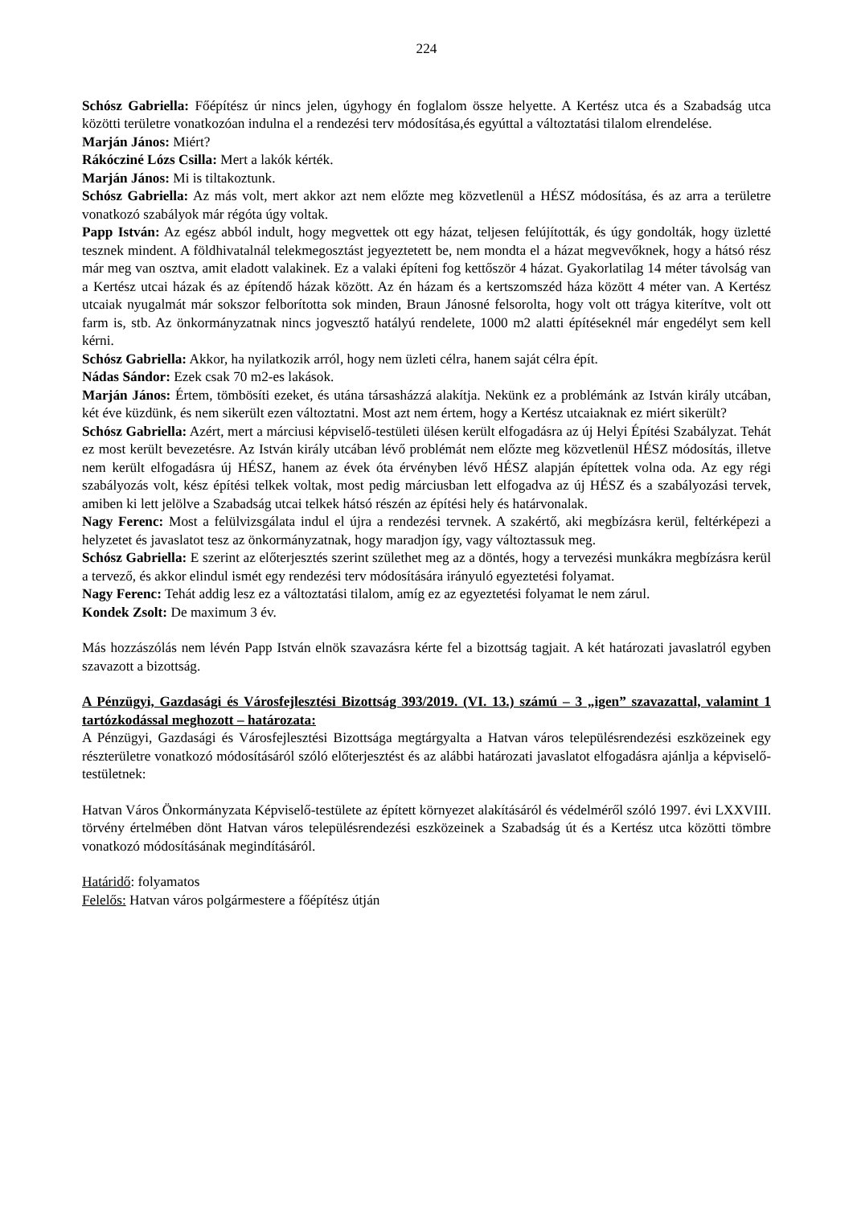224
Schósz Gabriella: Főépítész úr nincs jelen, úgyhogy én foglalom össze helyette. A Kertész utca és a Szabadság utca közötti területre vonatkozóan indulna el a rendezési terv módosítása,és egyúttal a változtatási tilalom elrendelése.
Marján János: Miért?
Rákócziné Lózs Csilla: Mert a lakók kérték.
Marján János: Mi is tiltakoztunk.
Schósz Gabriella: Az más volt, mert akkor azt nem előzte meg közvetlenül a HÉSZ módosítása, és az arra a területre vonatkozó szabályok már régóta úgy voltak.
Papp István: Az egész abból indult, hogy megvettek ott egy házat, teljesen felújították, és úgy gondolták, hogy üzletté tesznek mindent. A földhivatalnál telekmegosztást jegyeztetett be, nem mondta el a házat megvevőknek, hogy a hátsó rész már meg van osztva, amit eladott valakinek. Ez a valaki építeni fog kettőször 4 házat. Gyakorlatilag 14 méter távolság van a Kertész utcai házak és az építendő házak között. Az én házam és a kertszomszéd háza között 4 méter van. A Kertész utcaiak nyugalmát már sokszor felborította sok minden, Braun Jánosné felsorolta, hogy volt ott trágya kiterítve, volt ott farm is, stb. Az önkormányzatnak nincs jogvesztő hatályú rendelete, 1000 m2 alatti építéseknél már engedélyt sem kell kérni.
Schósz Gabriella: Akkor, ha nyilatkozik arról, hogy nem üzleti célra, hanem saját célra épít.
Nádas Sándor: Ezek csak 70 m2-es lakások.
Marján János: Értem, tömbösíti ezeket, és utána társasházzá alakítja. Nekünk ez a problémánk az István király utcában, két éve küzdünk, és nem sikerült ezen változtatni. Most azt nem értem, hogy a Kertész utcaiaknak ez miért sikerült?
Schósz Gabriella: Azért, mert a márciusi képviselő-testületi ülésen került elfogadásra az új Helyi Építési Szabályzat. Tehát ez most került bevezetésre. Az István király utcában lévő problémát nem előzte meg közvetlenül HÉSZ módosítás, illetve nem került elfogadásra új HÉSZ, hanem az évek óta érvényben lévő HÉSZ alapján építettek volna oda. Az egy régi szabályozás volt, kész építési telkek voltak, most pedig márciusban lett elfogadva az új HÉSZ és a szabályozási tervek, amiben ki lett jelölve a Szabadság utcai telkek hátsó részén az építési hely és határvonalak.
Nagy Ferenc: Most a felülvizsgálata indul el újra a rendezési tervnek. A szakértő, aki megbízásra kerül, feltérképezi a helyzetet és javaslatot tesz az önkormányzatnak, hogy maradjon így, vagy változtassuk meg.
Schósz Gabriella: E szerint az előterjesztés szerint születhet meg az a döntés, hogy a tervezési munkákra megbízásra kerül a tervező, és akkor elindul ismét egy rendezési terv módosítására irányuló egyeztetési folyamat.
Nagy Ferenc: Tehát addig lesz ez a változtatási tilalom, amíg ez az egyeztetési folyamat le nem zárul.
Kondek Zsolt: De maximum 3 év.
Más hozzászólás nem lévén Papp István elnök szavazásra kérte fel a bizottság tagjait. A két határozati javaslatról egyben szavazott a bizottság.
A Pénzügyi, Gazdasági és Városfejlesztési Bizottság 393/2019. (VI. 13.) számú – 3 „igen” szavazattal, valamint 1 tartózkodással meghozott – határozata:
A Pénzügyi, Gazdasági és Városfejlesztési Bizottsága megtárgyalta a Hatvan város településrendezési eszközeinek egy részterületre vonatkozó módosításáról szóló előterjesztést és az alábbi határozati javaslatot elfogadásra ajánlja a képviselő-testületnek:
Hatvan Város Önkormányzata Képviselő-testülete az épített környezet alakításáról és védelméről szóló 1997. évi LXXVIII. törvény értelmében dönt Hatvan város településrendezési eszközeinek a Szabadság út és a Kertész utca közötti tömbre vonatkozó módosításának megindításáról.
Határidő: folyamatos
Felelős: Hatvan város polgármestere a főépítész útján